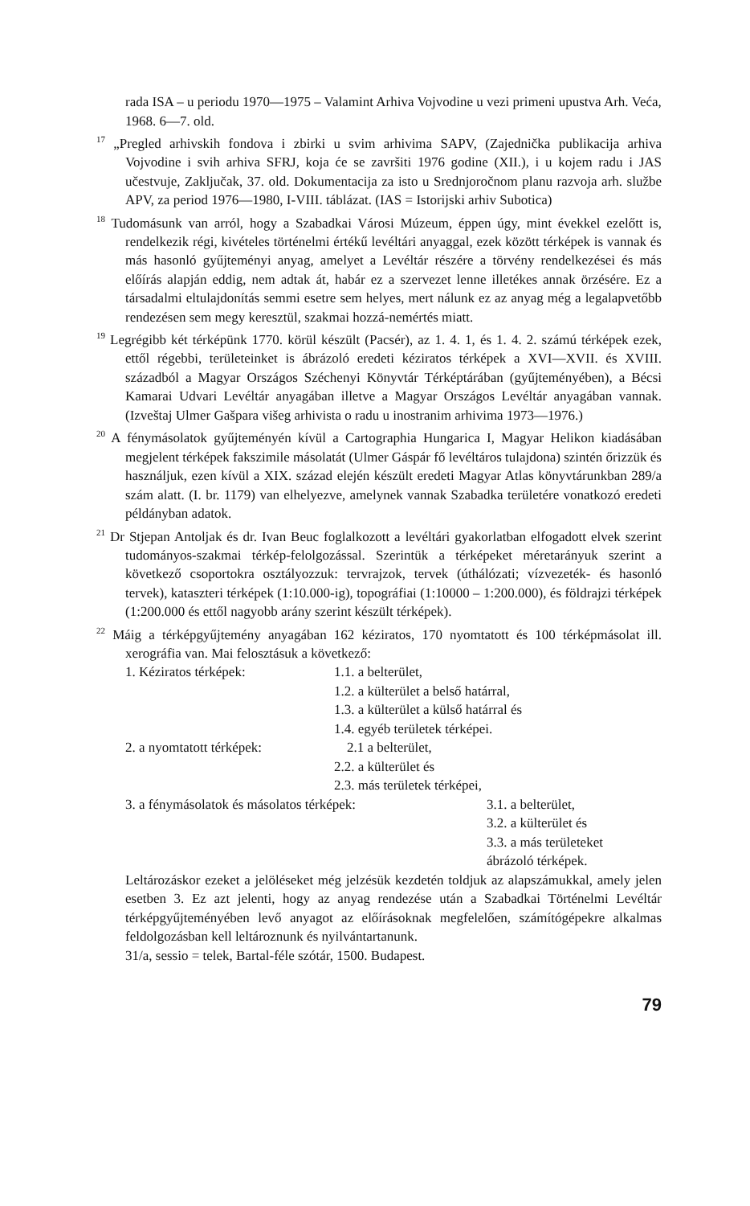rada ISA – u periodu 1970—1975 – Valamint Arhiva Vojvodine u vezi primeni upustva Arh. Veća, 1968. 6—7. old.
<sup>17</sup> „Pregled arhivskih fondova i zbirki u svim arhivima SAPV, (Zajednička publikacija arhiva Vojvodine i svih arhiva SFRJ, koja će se završiti 1976 godine (XII.), i u kojem radu i JAS učestvuje, Zaključak, 37. old. Dokumentacija za isto u Srednjoročnom planu razvoja arh. službe APV, za period 1976—1980, I-VIII. táblázat. (IAS = Istorijski arhiv Subotica)
<sup>18</sup> Tudomásunk van arról, hogy a Szabadkai Városi Múzeum, éppen úgy, mint évekkel ezelőtt is, rendelkezik régi, kivételes történelmi értékű levéltári anyaggal, ezek között térképek is vannak és más hasonló gyűjteményi anyag, amelyet a Levéltár részére a törvény rendelkezései és más előírás alapján eddig, nem adtak át, habár ez a szervezet lenne illetékes annak örzésére. Ez a társadalmi eltulajdonítás semmi esetre sem helyes, mert nálunk ez az anyag még a legalapvetőbb rendezésen sem megy keresztül, szakmai hozzá-nemértés miatt.
<sup>19</sup> Legrégibb két térképünk 1770. körül készült (Pacsér), az 1. 4. 1, és 1. 4. 2. számú térképek ezek, ettől régebbi, területeinket is ábrázoló eredeti kéziratos térképek a XVI—XVII. és XVIII. századból a Magyar Országos Széchenyi Könyvtár Térképtárában (gyűjteményében), a Bécsi Kamarai Udvari Levéltár anyagában illetve a Magyar Országos Levéltár anyagában vannak. (Izveštaj Ulmer Gašpara višeg arhivista o radu u inostranim arhivima 1973—1976.)
<sup>20</sup> A fénymásolatok gyűjteményén kívül a Cartographia Hungarica I, Magyar Helikon kiadásában megjelent térképek fakszimile másolatát (Ulmer Gáspár fő levéltáros tulajdona) szintén őrizzük és használjuk, ezen kívül a XIX. század elején készült eredeti Magyar Atlas könyvtárunkban 289/a szám alatt. (I. br. 1179) van elhelyezve, amelynek vannak Szabadka területére vonatkozó eredeti példányban adatok.
<sup>21</sup> Dr Stjepan Antoljak és dr. Ivan Beuc foglalkozott a levéltári gyakorlatban elfogadott elvek szerint tudományos-szakmai térkép-felolgozással. Szerintük a térképeket méretarányuk szerint a következő csoportokra osztályozzuk: tervrajzok, tervek (úthálózati; vízvezeték- és hasonló tervek), kataszteri térképek (1:10.000-ig), topográfiai (1:10000 – 1:200.000), és földrajzi térképek (1:200.000 és ettől nagyobb arány szerint készült térképek).
<sup>22</sup> Máig a térképgyűjtemény anyagában 162 kéziratos, 170 nyomtatott és 100 térképmásolat ill. xerográfia van. Mai felosztásuk a következő:
1. Kéziratos térképek: 1.1. a belterület,
1.2. a külterület a belső határral,
1.3. a külterület a külső határral és
1.4. egyéb területek térképei.
2. a nyomtatott térképek: 2.1 a belterület,
2.2. a külterület és
2.3. más területek térképei,
3. a fénymásolatok és másolatos térképek: 3.1. a belterület,
3.2. a külterület és
3.3. a más területeket ábrázoló térképek.
Leltározáskor ezeket a jelöléseket még jelzésük kezdetén toldjuk az alapszámukkal, amely jelen esetben 3. Ez azt jelenti, hogy az anyag rendezése után a Szabadkai Történelmi Levéltár térképgyűjteményében levő anyagot az előírásoknak megfelelően, számítógépekre alkalmas feldolgozásban kell leltároznunk és nyilvántartanunk.
31/a, sessio = telek, Bartal-féle szótár, 1500. Budapest.
79